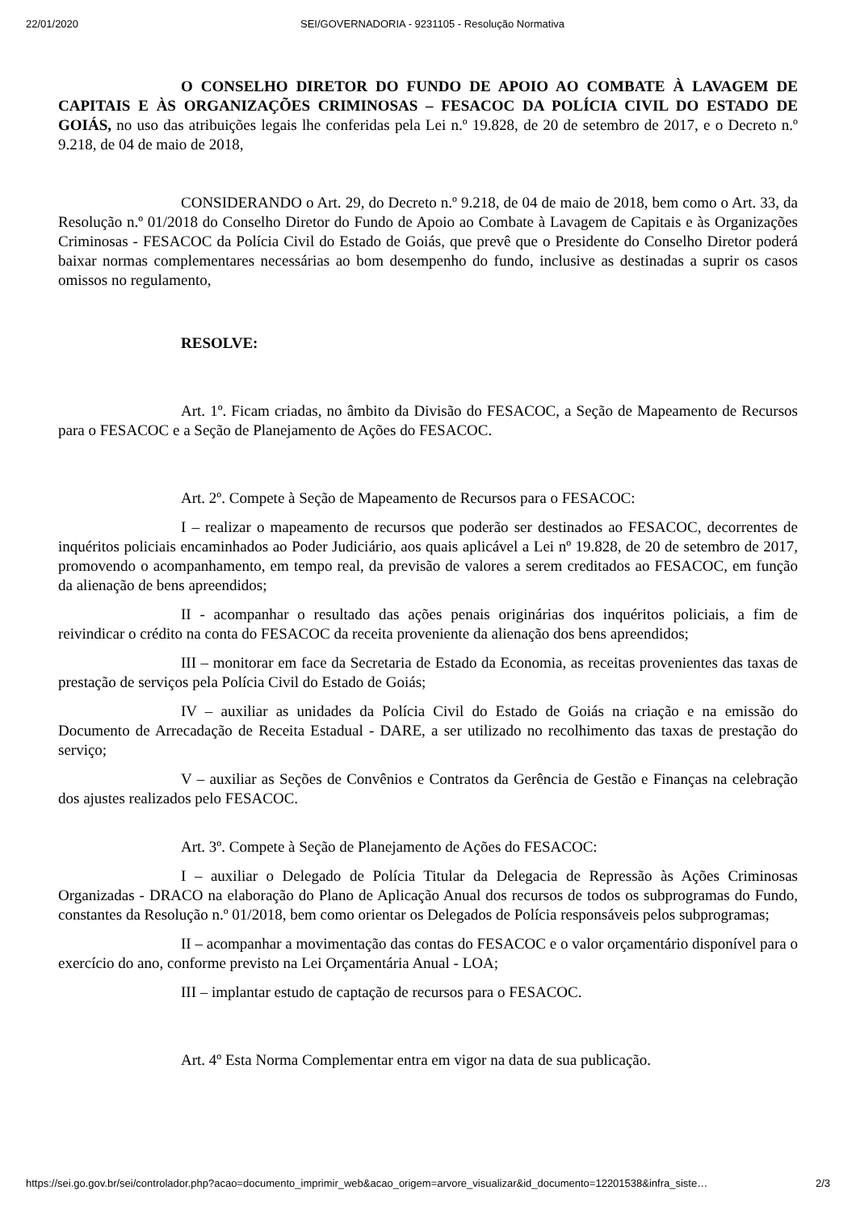22/01/2020 SEI/GOVERNADORIA - 9231105 - Resolução Normativa
O CONSELHO DIRETOR DO FUNDO DE APOIO AO COMBATE À LAVAGEM DE CAPITAIS E ÀS ORGANIZAÇÕES CRIMINOSAS – FESACOC DA POLÍCIA CIVIL DO ESTADO DE GOIÁS, no uso das atribuições legais lhe conferidas pela Lei n.º 19.828, de 20 de setembro de 2017, e o Decreto n.º 9.218, de 04 de maio de 2018,
CONSIDERANDO o Art. 29, do Decreto n.º 9.218, de 04 de maio de 2018, bem como o Art. 33, da Resolução n.º 01/2018 do Conselho Diretor do Fundo de Apoio ao Combate à Lavagem de Capitais e às Organizações Criminosas - FESACOC da Polícia Civil do Estado de Goiás, que prevê que o Presidente do Conselho Diretor poderá baixar normas complementares necessárias ao bom desempenho do fundo, inclusive as destinadas a suprir os casos omissos no regulamento,
RESOLVE:
Art. 1º. Ficam criadas, no âmbito da Divisão do FESACOC, a Seção de Mapeamento de Recursos para o FESACOC e a Seção de Planejamento de Ações do FESACOC.
Art. 2º. Compete à Seção de Mapeamento de Recursos para o FESACOC:
I – realizar o mapeamento de recursos que poderão ser destinados ao FESACOC, decorrentes de inquéritos policiais encaminhados ao Poder Judiciário, aos quais aplicável a Lei nº 19.828, de 20 de setembro de 2017, promovendo o acompanhamento, em tempo real, da previsão de valores a serem creditados ao FESACOC, em função da alienação de bens apreendidos;
II - acompanhar o resultado das ações penais originárias dos inquéritos policiais, a fim de reivindicar o crédito na conta do FESACOC da receita proveniente da alienação dos bens apreendidos;
III – monitorar em face da Secretaria de Estado da Economia, as receitas provenientes das taxas de prestação de serviços pela Polícia Civil do Estado de Goiás;
IV – auxiliar as unidades da Polícia Civil do Estado de Goiás na criação e na emissão do Documento de Arrecadação de Receita Estadual - DARE, a ser utilizado no recolhimento das taxas de prestação do serviço;
V – auxiliar as Seções de Convênios e Contratos da Gerência de Gestão e Finanças na celebração dos ajustes realizados pelo FESACOC.
Art. 3º. Compete à Seção de Planejamento de Ações do FESACOC:
I – auxiliar o Delegado de Polícia Titular da Delegacia de Repressão às Ações Criminosas Organizadas - DRACO na elaboração do Plano de Aplicação Anual dos recursos de todos os subprogramas do Fundo, constantes da Resolução n.º 01/2018, bem como orientar os Delegados de Polícia responsáveis pelos subprogramas;
II – acompanhar a movimentação das contas do FESACOC e o valor orçamentário disponível para o exercício do ano, conforme previsto na Lei Orçamentária Anual - LOA;
III – implantar estudo de captação de recursos para o FESACOC.
Art. 4º Esta Norma Complementar entra em vigor na data de sua publicação.
https://sei.go.gov.br/sei/controlador.php?acao=documento_imprimir_web&acao_origem=arvore_visualizar&id_documento=12201538&infra_siste… 2/3